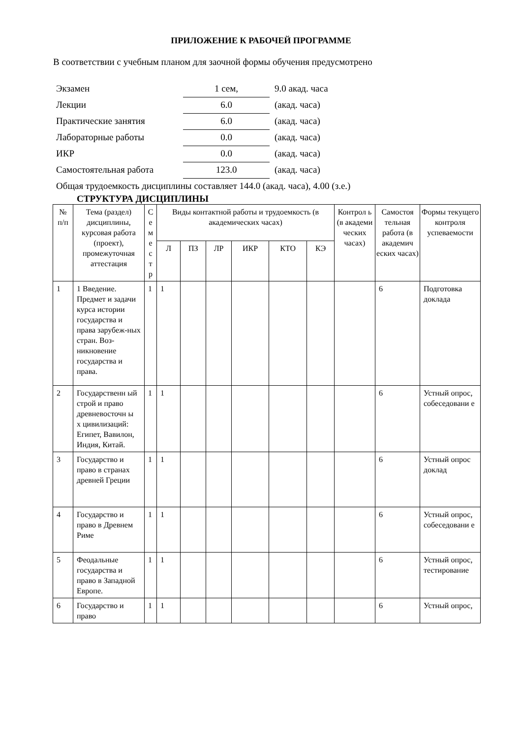ПРИЛОЖЕНИЕ К РАБОЧЕЙ ПРОГРАММЕ
В соответствии с учебным планом для заочной формы обучения предусмотрено
| Экзамен | 1 сем, | 9.0 акад. часа |
| Лекции | 6.0 | (акад. часа) |
| Практические занятия | 6.0 | (акад. часа) |
| Лабораторные работы | 0.0 | (акад. часа) |
| ИКР | 0.0 | (акад. часа) |
| Самостоятельная работа | 123.0 | (акад. часа) |
Общая трудоемкость дисциплины составляет 144.0 (акад. часа), 4.00 (з.е.)
СТРУКТУРА ДИСЦИПЛИНЫ
| № п/п | Тема (раздел) дисциплины, курсовая работа (проект), промежуточная аттестация | С е м е с т р | Виды контактной работы и трудоемкость (в академических часах) | | | | | | Контрол ь (в академи ческих часах) | Самостоя тельная работа (в академич еских часах) | Формы текущего контроля успеваемости |
| --- | --- | --- | --- | --- | --- | --- | --- | --- | --- | --- | --- |
| | | | Л | ПЗ | ЛР | ИКР | КТО | КЭ | | | |
| 1 | 1 Введение. Предмет и задачи курса истории государства и права зарубеж-ных стран. Воз-никновение государства и права. | 1 | 1 | | | | | | | 6 | Подготовка доклада |
| 2 | Государственн ый строй и право древневосточн ы х цивилизаций: Египет, Вавилон, Индия, Китай. | 1 | 1 | | | | | | | 6 | Устный опрос, собеседовани е |
| 3 | Государство и право в странах древней Греции | 1 | 1 | | | | | | | 6 | Устный опрос доклад |
| 4 | Государство и право в Древнем Риме | 1 | 1 | | | | | | | 6 | Устный опрос, собеседовани е |
| 5 | Феодальные государства и право в Западной Европе. | 1 | 1 | | | | | | | 6 | Устный опрос, тестирование |
| 6 | Государство и право | 1 | 1 | | | | | | | 6 | Устный опрос, |